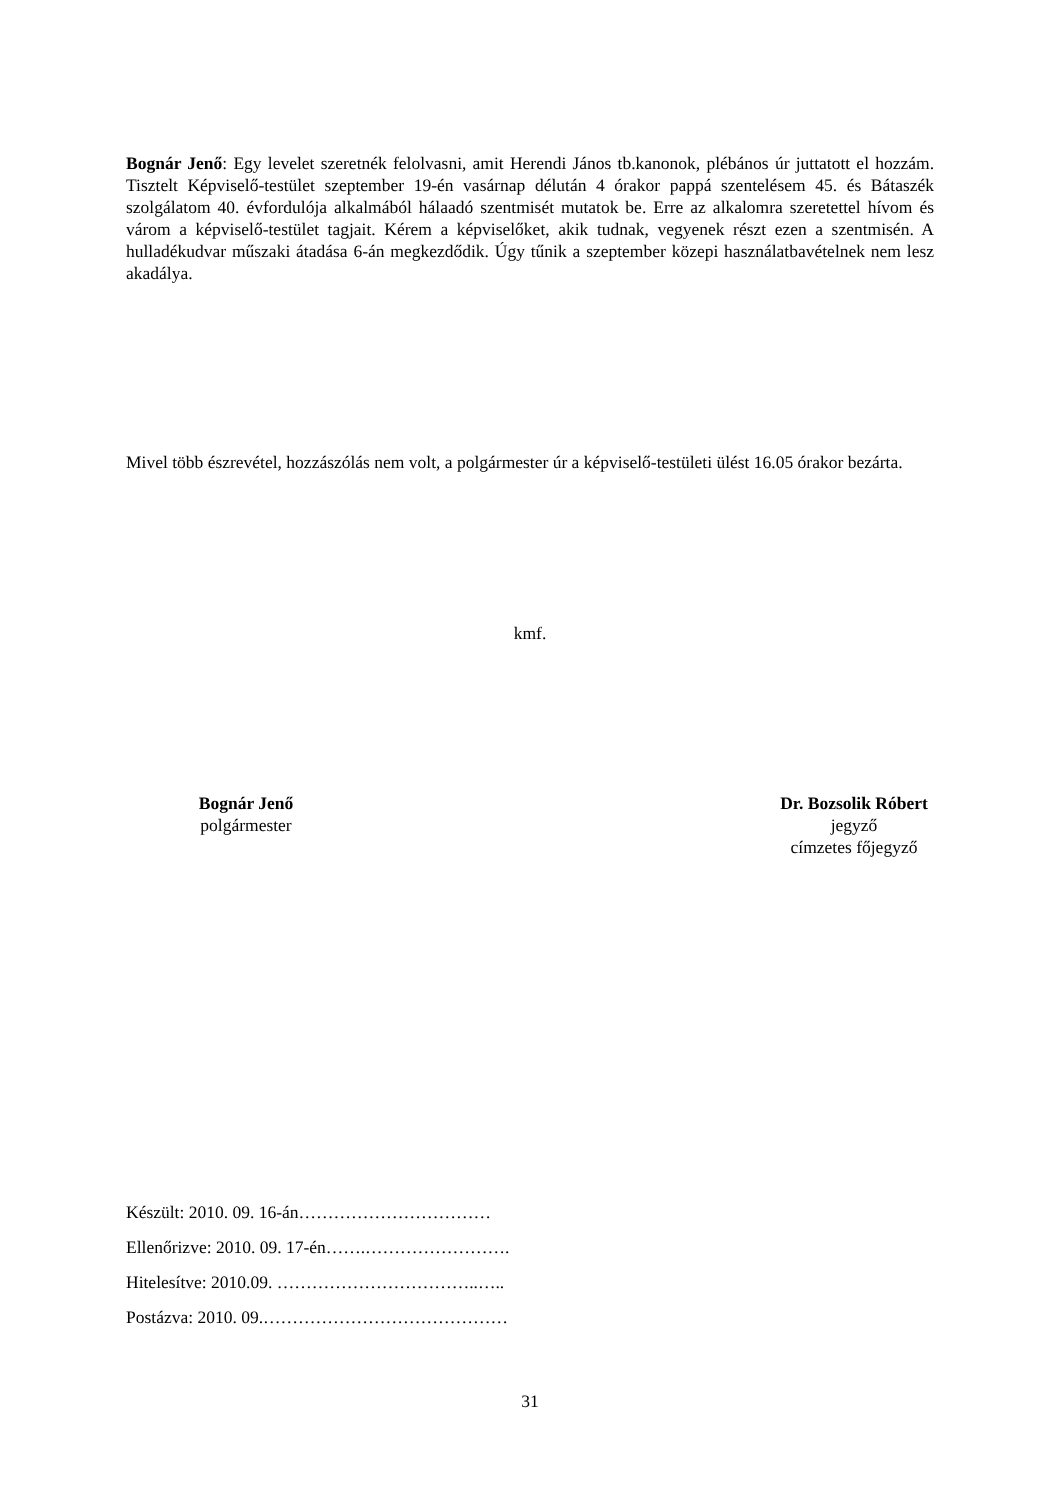Bognár Jenő: Egy levelet szeretnék felolvasni, amit Herendi János tb.kanonok, plébános úr juttatott el hozzám. Tisztelt Képviselő-testület szeptember 19-én vasárnap délután 4 órakor pappá szentelésem 45. és Bátaszék szolgálatom 40. évfordulója alkalmából hálaadó szentmisét mutatok be. Erre az alkalomra szeretettel hívom és várom a képviselő-testület tagjait. Kérem a képviselőket, akik tudnak, vegyenek részt ezen a szentmisén. A hulladékudvar műszaki átadása 6-án megkezdődik. Úgy tűnik a szeptember közepi használatbavételnek nem lesz akadálya.
Mivel több észrevétel, hozzászólás nem volt, a polgármester úr a képviselő-testületi ülést 16.05 órakor bezárta.
kmf.
Bognár Jenő
polgármester
Dr. Bozsolik Róbert
jegyző
címzetes főjegyző
Készült: 2010. 09. 16-án……………………………
Ellenőrizve: 2010. 09. 17-én…….…………………….
Hitelesítve: 2010.09. ……………………………..…..
Postázva: 2010. 09.……………………………………
31